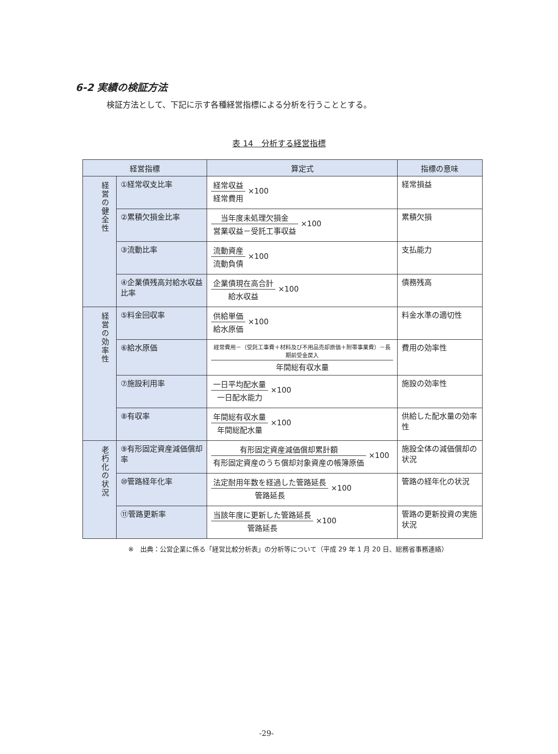6-2 実績の検証方法
検証方法として、下記に示す各種経営指標による分析を行うこととする。
表 14　分析する経営指標
| 経営指標 | | 算定式 | 指標の意味 |
| --- | --- | --- | --- |
| 経営の健全性 | ①経常収支比率 | 経常収益 経常費用 ×100 | 経常損益 |
| | ②累積欠損金比率 | 当年度未処理欠損金 営業収益－受託工事収益 ×100 | 累積欠損 |
| | ③流動比率 | 流動資産 流動負債 ×100 | 支払能力 |
| | ④企業債残高対給水収益比率 | 企業債現在高合計 給水収益 ×100 | 債務残高 |
| 経営の効率性 | ⑤料金回収率 | 供給単価 給水原価 ×100 | 料金水準の適切性 |
| | ⑥給水原価 | 経常費用－（受託工事費＋材料及び不用品売却原価＋附帯事業費）－長期前受金戻入 年間総有収水量 | 費用の効率性 |
| | ⑦施設利用率 | 一日平均配水量 一日配水能力 ×100 | 施設の効率性 |
| | ⑧有収率 | 年間総有収水量 年間総配水量 ×100 | 供給した配水量の効率性 |
| 老朽化の状況 | ⑨有形固定資産減価償却率 | 有形固定資産減価償却累計額 有形固定資産のうち償却対象資産の帳簿原価 ×100 | 施設全体の減価償却の状況 |
| | ⑩管路経年化率 | 法定耐用年数を経過した管路延長 管路延長 ×100 | 管路の経年化の状況 |
| | ⑪管路更新率 | 当該年度に更新した管路延長 管路延長 ×100 | 管路の更新投資の実施状況 |
※　出典：公営企業に係る「経営比較分析表」の分析等について（平成 29 年 1 月 20 日、総務省事務連絡）
-29-